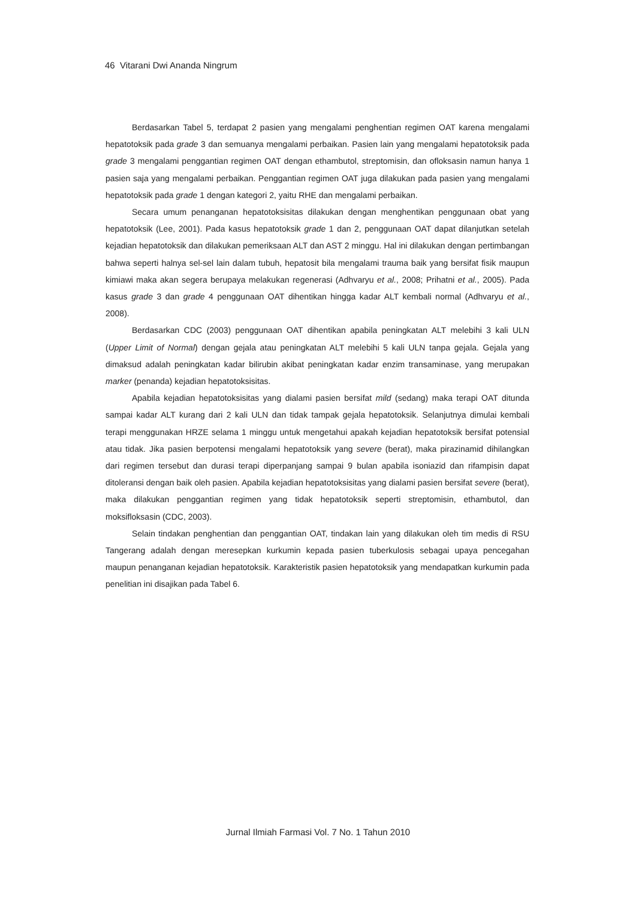46 Vitarani Dwi Ananda Ningrum
Berdasarkan Tabel 5, terdapat 2 pasien yang mengalami penghentian regimen OAT karena mengalami hepatotoksik pada grade 3 dan semuanya mengalami perbaikan. Pasien lain yang mengalami hepatotoksik pada grade 3 mengalami penggantian regimen OAT dengan ethambutol, streptomisin, dan ofloksasin namun hanya 1 pasien saja yang mengalami perbaikan. Penggantian regimen OAT juga dilakukan pada pasien yang mengalami hepatotoksik pada grade 1 dengan kategori 2, yaitu RHE dan mengalami perbaikan.
Secara umum penanganan hepatotoksisitas dilakukan dengan menghentikan penggunaan obat yang hepatotoksik (Lee, 2001). Pada kasus hepatotoksik grade 1 dan 2, penggunaan OAT dapat dilanjutkan setelah kejadian hepatotoksik dan dilakukan pemeriksaan ALT dan AST 2 minggu. Hal ini dilakukan dengan pertimbangan bahwa seperti halnya sel-sel lain dalam tubuh, hepatosit bila mengalami trauma baik yang bersifat fisik maupun kimiawi maka akan segera berupaya melakukan regenerasi (Adhvaryu et al., 2008; Prihatni et al., 2005). Pada kasus grade 3 dan grade 4 penggunaan OAT dihentikan hingga kadar ALT kembali normal (Adhvaryu et al., 2008).
Berdasarkan CDC (2003) penggunaan OAT dihentikan apabila peningkatan ALT melebihi 3 kali ULN (Upper Limit of Normal) dengan gejala atau peningkatan ALT melebihi 5 kali ULN tanpa gejala. Gejala yang dimaksud adalah peningkatan kadar bilirubin akibat peningkatan kadar enzim transaminase, yang merupakan marker (penanda) kejadian hepatotoksisitas.
Apabila kejadian hepatotoksisitas yang dialami pasien bersifat mild (sedang) maka terapi OAT ditunda sampai kadar ALT kurang dari 2 kali ULN dan tidak tampak gejala hepatotoksik. Selanjutnya dimulai kembali terapi menggunakan HRZE selama 1 minggu untuk mengetahui apakah kejadian hepatotoksik bersifat potensial atau tidak. Jika pasien berpotensi mengalami hepatotoksik yang severe (berat), maka pirazinamid dihilangkan dari regimen tersebut dan durasi terapi diperpanjang sampai 9 bulan apabila isoniazid dan rifampisin dapat ditoleransi dengan baik oleh pasien. Apabila kejadian hepatotoksisitas yang dialami pasien bersifat severe (berat), maka dilakukan penggantian regimen yang tidak hepatotoksik seperti streptomisin, ethambutol, dan moksifloksasin (CDC, 2003).
Selain tindakan penghentian dan penggantian OAT, tindakan lain yang dilakukan oleh tim medis di RSU Tangerang adalah dengan meresepkan kurkumin kepada pasien tuberkulosis sebagai upaya pencegahan maupun penanganan kejadian hepatotoksik. Karakteristik pasien hepatotoksik yang mendapatkan kurkumin pada penelitian ini disajikan pada Tabel 6.
Jurnal Ilmiah Farmasi Vol. 7 No. 1 Tahun 2010